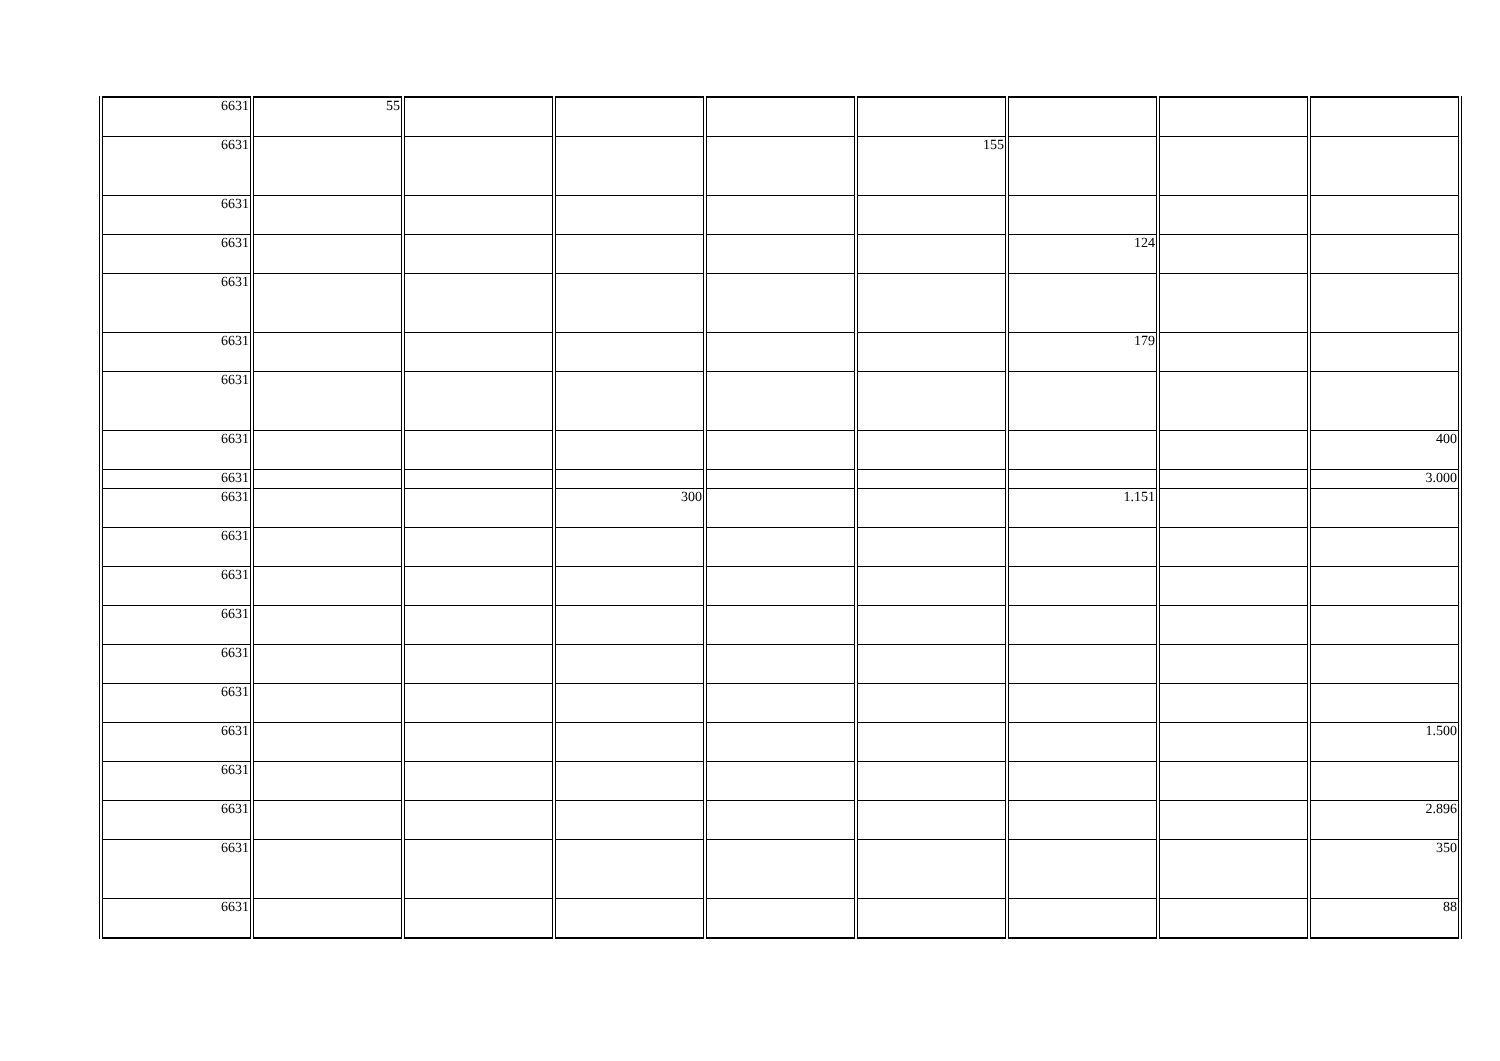| 6631 | 55 | | | | | | | |
| 6631 | | | | | 155 | | | |
| 6631 | | | | | | | | |
| 6631 | | | | | | 124 | | |
| 6631 | | | | | | | | |
| 6631 | | | | | | 179 | | |
| 6631 | | | | | | | | |
| 6631 | | | | | | | | 400 |
| 6631 | | | | | | | | 3.000 |
| 6631 | | | 300 | | | 1.151 | | |
| 6631 | | | | | | | | |
| 6631 | | | | | | | | |
| 6631 | | | | | | | | |
| 6631 | | | | | | | | |
| 6631 | | | | | | | | |
| 6631 | | | | | | | | 1.500 |
| 6631 | | | | | | | | |
| 6631 | | | | | | | | 2.896 |
| 6631 | | | | | | | | 350 |
| 6631 | | | | | | | | 88 |